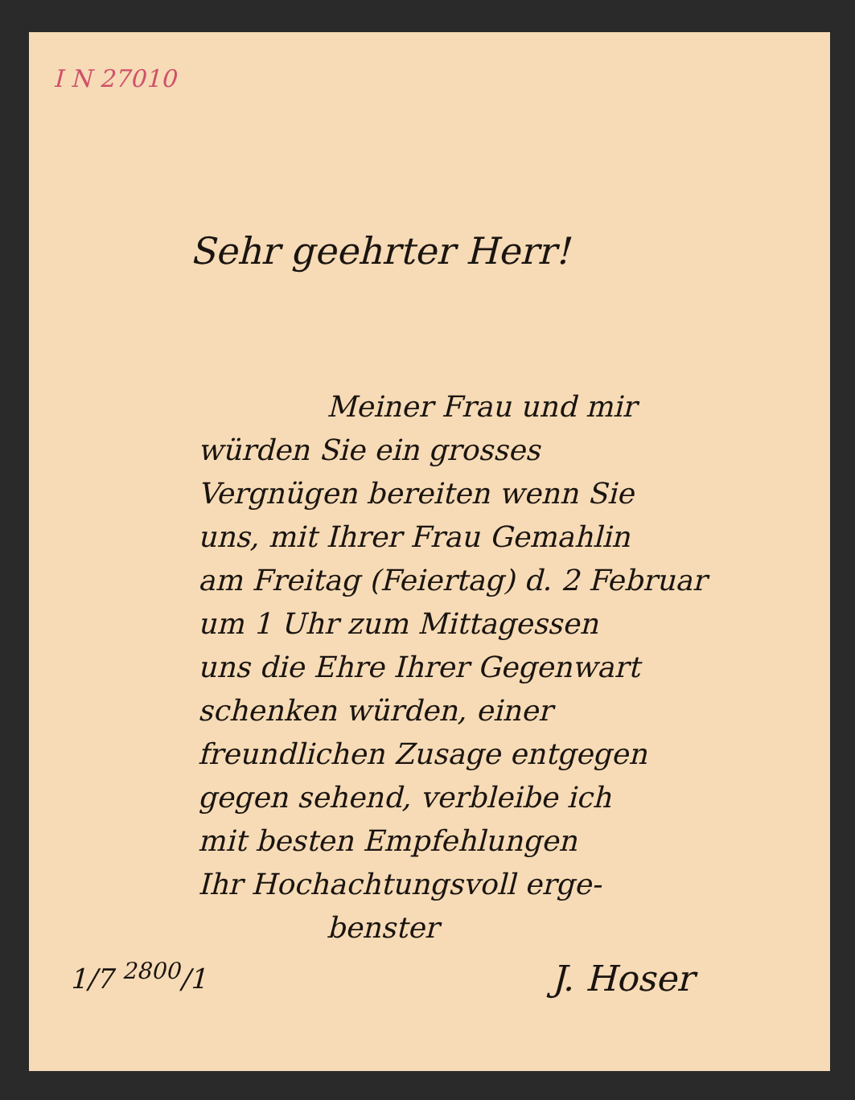I N 27010
Sehr geehrter Herr!
Meiner Frau und mir
würden Sie ein grosses
Vergnügen bereiten wenn Sie
uns, mit Ihrer Frau Gemahlin
am Freitag (Feiertag) d. 2 Februar
um 1 Uhr zum Mittagessen
uns die Ehre Ihrer Gegenwart
schenken würden, einer
freundlichen Zusage entgegen
gegen sehend, verbleibe ich
mit besten Empfehlungen
Ihr Hochachtungsvoll erge-
benster
1/7 <sup>2800</sup>/1
J. Hoser